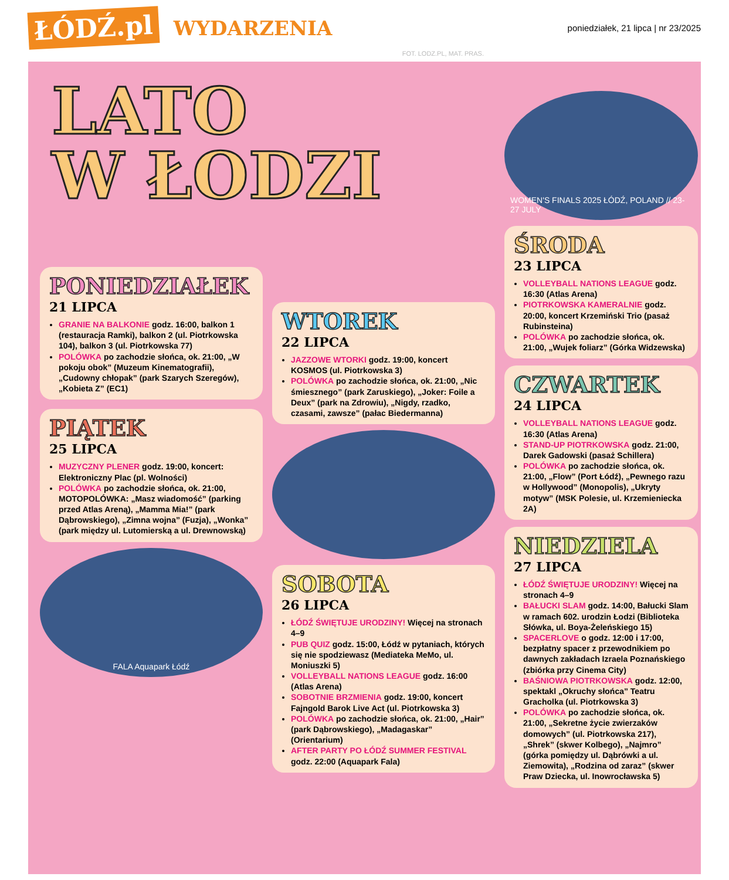ŁÓDŹ.pl
WYDARZENIA
poniedziałek, 21 lipca | nr 23/2025
FOT. LODZ.PL, MAT. PRAS.
LATO
W ŁODZI
PONIEDZIAŁEK
21 LIPCA
GRANIE NA BALKONIE godz. 16:00, balkon 1 (restauracja Ramki), balkon 2 (ul. Piotrkowska 104), balkon 3 (ul. Piotrkowska 77)
POLÓWKA po zachodzie słońca, ok. 21:00, „W pokoju obok” (Muzeum Kinematografii), „Cudowny chłopak” (park Szarych Szeregów), „Kobieta Z” (EC1)
PIĄTEK
25 LIPCA
MUZYCZNY PLENER godz. 19:00, koncert: Elektroniczny Plac (pl. Wolności)
POLÓWKA po zachodzie słońca, ok. 21:00, MOTOPOLÓWKA: „Masz wiadomość” (parking przed Atlas Areną), „Mamma Mia!” (park Dąbrowskiego), „Zimna wojna” (Fuzja), „Wonka” (park między ul. Lutomierską a ul. Drewnowską)
FALA Aquapark Łódź
WTOREK
22 LIPCA
JAZZOWE WTORKI godz. 19:00, koncert KOSMOS (ul. Piotrkowska 3)
POLÓWKA po zachodzie słońca, ok. 21:00, „Nic śmiesznego” (park Zaruskiego), „Joker: Foile a Deux” (park na Zdrowiu), „Nigdy, rzadko, czasami, zawsze” (pałac Biedermanna)
SOBOTA
26 LIPCA
ŁÓDŹ ŚWIĘTUJE URODZINY! Więcej na stronach 4–9
PUB QUIZ godz. 15:00, Łódź w pytaniach, których się nie spodziewasz (Mediateka MeMo, ul. Moniuszki 5)
VOLLEYBALL NATIONS LEAGUE godz. 16:00 (Atlas Arena)
SOBOTNIE BRZMIENIA godz. 19:00, koncert Fajngold Barok Live Act (ul. Piotrkowska 3)
POLÓWKA po zachodzie słońca, ok. 21:00, „Hair” (park Dąbrowskiego), „Madagaskar” (Orientarium)
AFTER PARTY PO ŁÓDŹ SUMMER FESTIVAL godz. 22:00 (Aquapark Fala)
WOMEN'S FINALS 2025 ŁÓDŹ, POLAND // 23-27 JULY
ŚRODA
23 LIPCA
VOLLEYBALL NATIONS LEAGUE godz. 16:30 (Atlas Arena)
PIOTRKOWSKA KAMERALNIE godz. 20:00, koncert Krzemiński Trio (pasaż Rubinsteina)
POLÓWKA po zachodzie słońca, ok. 21:00, „Wujek foliarz” (Górka Widzewska)
CZWARTEK
24 LIPCA
VOLLEYBALL NATIONS LEAGUE godz. 16:30 (Atlas Arena)
STAND-UP PIOTRKOWSKA godz. 21:00, Darek Gadowski (pasaż Schillera)
POLÓWKA po zachodzie słońca, ok. 21:00, „Flow” (Port Łódź), „Pewnego razu w Hollywood” (Monopolis), „Ukryty motyw” (MSK Polesie, ul. Krzemieniecka 2A)
NIEDZIELA
27 LIPCA
ŁÓDŹ ŚWIĘTUJE URODZINY! Więcej na stronach 4–9
BAŁUCKI SLAM godz. 14:00, Bałucki Slam w ramach 602. urodzin Łodzi (Biblioteka Słówka, ul. Boya-Żeleńskiego 15)
SPACERLOVE o godz. 12:00 i 17:00, bezpłatny spacer z przewodnikiem po dawnych zakładach Izraela Poznańskiego (zbiórka przy Cinema City)
BAŚNIOWA PIOTRKOWSKA godz. 12:00, spektakl „Okruchy słońca” Teatru Gracholka (ul. Piotrkowska 3)
POLÓWKA po zachodzie słońca, ok. 21:00, „Sekretne życie zwierzaków domowych” (ul. Piotrkowska 217), „Shrek” (skwer Kolbego), „Najmro” (górka pomiędzy ul. Dąbrówki a ul. Ziemowita), „Rodzina od zaraz” (skwer Praw Dziecka, ul. Inowrocławska 5)